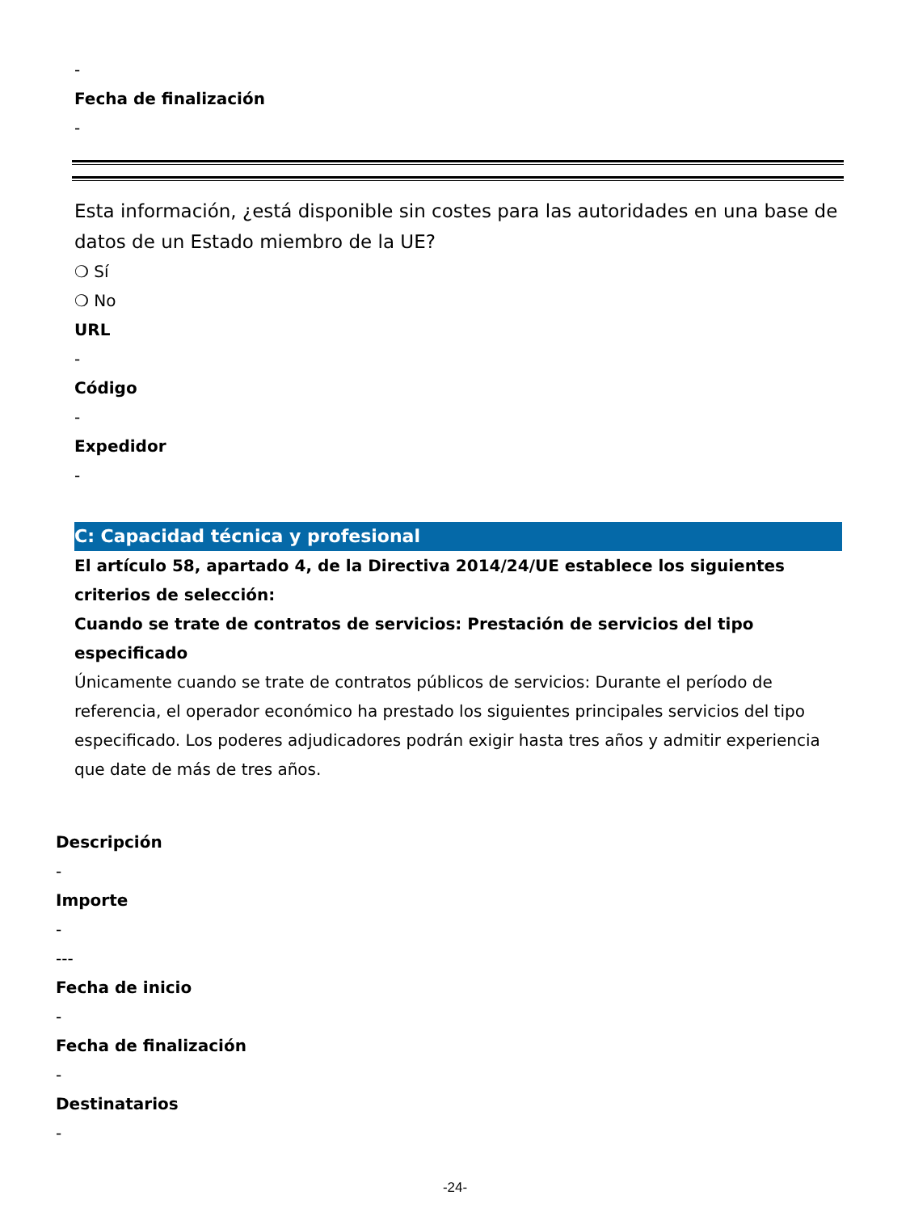-
Fecha de finalización
-
Esta información, ¿está disponible sin costes para las autoridades en una base de datos de un Estado miembro de la UE?
❍ Sí
❍ No
URL
-
Código
-
Expedidor
-
C: Capacidad técnica y profesional
El artículo 58, apartado 4, de la Directiva 2014/24/UE establece los siguientes criterios de selección:
Cuando se trate de contratos de servicios: Prestación de servicios del tipo especificado
Únicamente cuando se trate de contratos públicos de servicios: Durante el período de referencia, el operador económico ha prestado los siguientes principales servicios del tipo especificado. Los poderes adjudicadores podrán exigir hasta tres años y admitir experiencia que date de más de tres años.
Descripción
-
Importe
-
---
Fecha de inicio
-
Fecha de finalización
-
Destinatarios
-
-24-